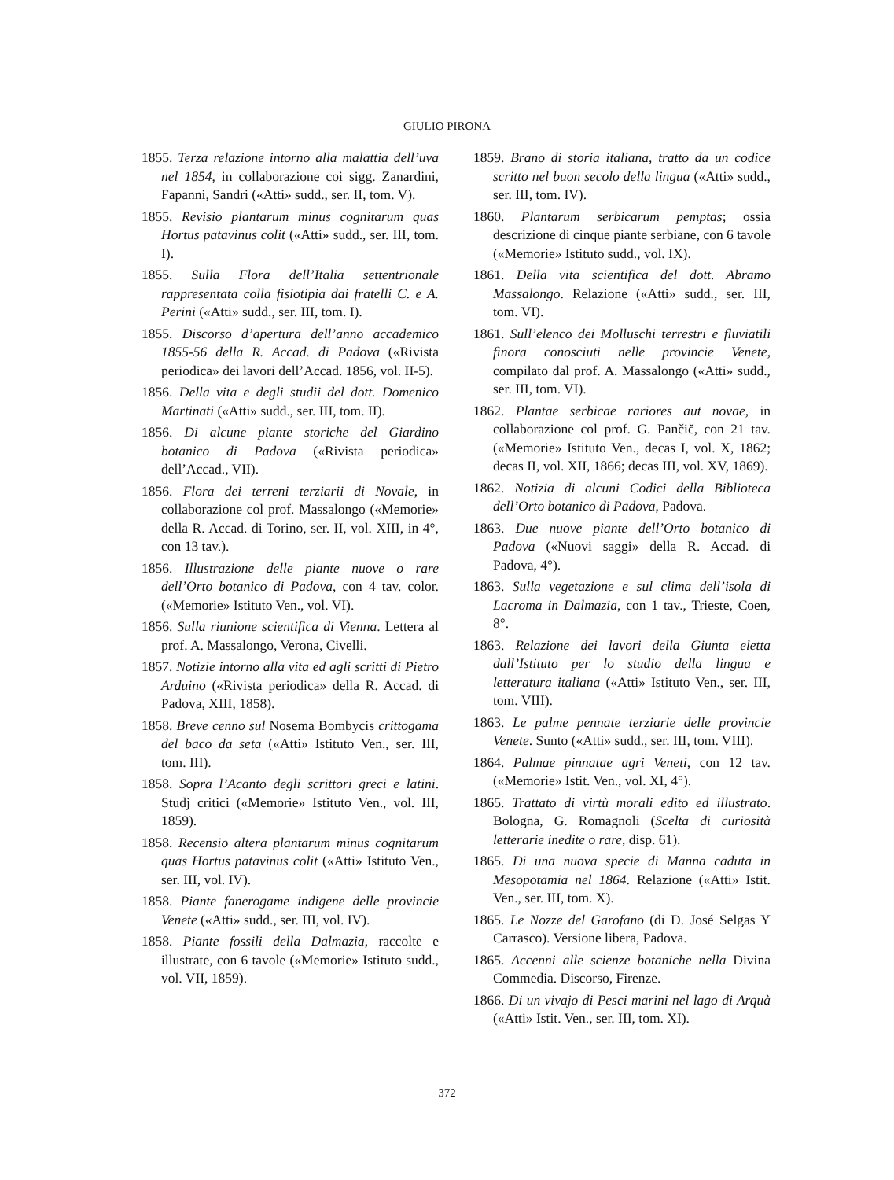GIULIO PIRONA
1855. Terza relazione intorno alla malattia dell’uva nel 1854, in collaborazione coi sigg. Zanardini, Fapanni, Sandri («Atti» sudd., ser. II, tom. V).
1855. Revisio plantarum minus cognitarum quas Hortus patavinus colit («Atti» sudd., ser. III, tom. I).
1855. Sulla Flora dell’Italia settentrionale rappresentata colla fisiotipia dai fratelli C. e A. Perini («Atti» sudd., ser. III, tom. I).
1855. Discorso d’apertura dell’anno accademico 1855-56 della R. Accad. di Padova («Rivista periodica» dei lavori dell’Accad. 1856, vol. II-5).
1856. Della vita e degli studii del dott. Domenico Martinati («Atti» sudd., ser. III, tom. II).
1856. Di alcune piante storiche del Giardino botanico di Padova («Rivista periodica» dell’Accad., VII).
1856. Flora dei terreni terziarii di Novale, in collaborazione col prof. Massalongo («Memorie» della R. Accad. di Torino, ser. II, vol. XIII, in 4°, con 13 tav.).
1856. Illustrazione delle piante nuove o rare dell’Orto botanico di Padova, con 4 tav. color. («Memorie» Istituto Ven., vol. VI).
1856. Sulla riunione scientifica di Vienna. Lettera al prof. A. Massalongo, Verona, Civelli.
1857. Notizie intorno alla vita ed agli scritti di Pietro Arduino («Rivista periodica» della R. Accad. di Padova, XIII, 1858).
1858. Breve cenno sul Nosema Bombycis crittogama del baco da seta («Atti» Istituto Ven., ser. III, tom. III).
1858. Sopra l’Acanto degli scrittori greci e latini. Studj critici («Memorie» Istituto Ven., vol. III, 1859).
1858. Recensio altera plantarum minus cognitarum quas Hortus patavinus colit («Atti» Istituto Ven., ser. III, vol. IV).
1858. Piante fanerogame indigene delle provincie Venete («Atti» sudd., ser. III, vol. IV).
1858. Piante fossili della Dalmazia, raccolte e illustrate, con 6 tavole («Memorie» Istituto sudd., vol. VII, 1859).
1859. Brano di storia italiana, tratto da un codice scritto nel buon secolo della lingua («Atti» sudd., ser. III, tom. IV).
1860. Plantarum serbicarum pemptas; ossia descrizione di cinque piante serbiane, con 6 tavole («Memorie» Istituto sudd., vol. IX).
1861. Della vita scientifica del dott. Abramo Massalongo. Relazione («Atti» sudd., ser. III, tom. VI).
1861. Sull’elenco dei Molluschi terrestri e fluviatili finora conosciuti nelle provincie Venete, compilato dal prof. A. Massalongo («Atti» sudd., ser. III, tom. VI).
1862. Plantae serbicae rariores aut novae, in collaborazione col prof. G. Pančič, con 21 tav. («Memorie» Istituto Ven., decas I, vol. X, 1862; decas II, vol. XII, 1866; decas III, vol. XV, 1869).
1862. Notizia di alcuni Codici della Biblioteca dell’Orto botanico di Padova, Padova.
1863. Due nuove piante dell’Orto botanico di Padova («Nuovi saggi» della R. Accad. di Padova, 4°).
1863. Sulla vegetazione e sul clima dell’isola di Lacroma in Dalmazia, con 1 tav., Trieste, Coen, 8°.
1863. Relazione dei lavori della Giunta eletta dall’Istituto per lo studio della lingua e letteratura italiana («Atti» Istituto Ven., ser. III, tom. VIII).
1863. Le palme pennate terziarie delle provincie Venete. Sunto («Atti» sudd., ser. III, tom. VIII).
1864. Palmae pinnatae agri Veneti, con 12 tav. («Memorie» Istit. Ven., vol. XI, 4°).
1865. Trattato di virtù morali edito ed illustrato. Bologna, G. Romagnoli (Scelta di curiosità letterarie inedite o rare, disp. 61).
1865. Di una nuova specie di Manna caduta in Mesopotamia nel 1864. Relazione («Atti» Istit. Ven., ser. III, tom. X).
1865. Le Nozze del Garofano (di D. José Selgas Y Carrasco). Versione libera, Padova.
1865. Accenni alle scienze botaniche nella Divina Commedia. Discorso, Firenze.
1866. Di un vivajo di Pesci marini nel lago di Arquà («Atti» Istit. Ven., ser. III, tom. XI).
372